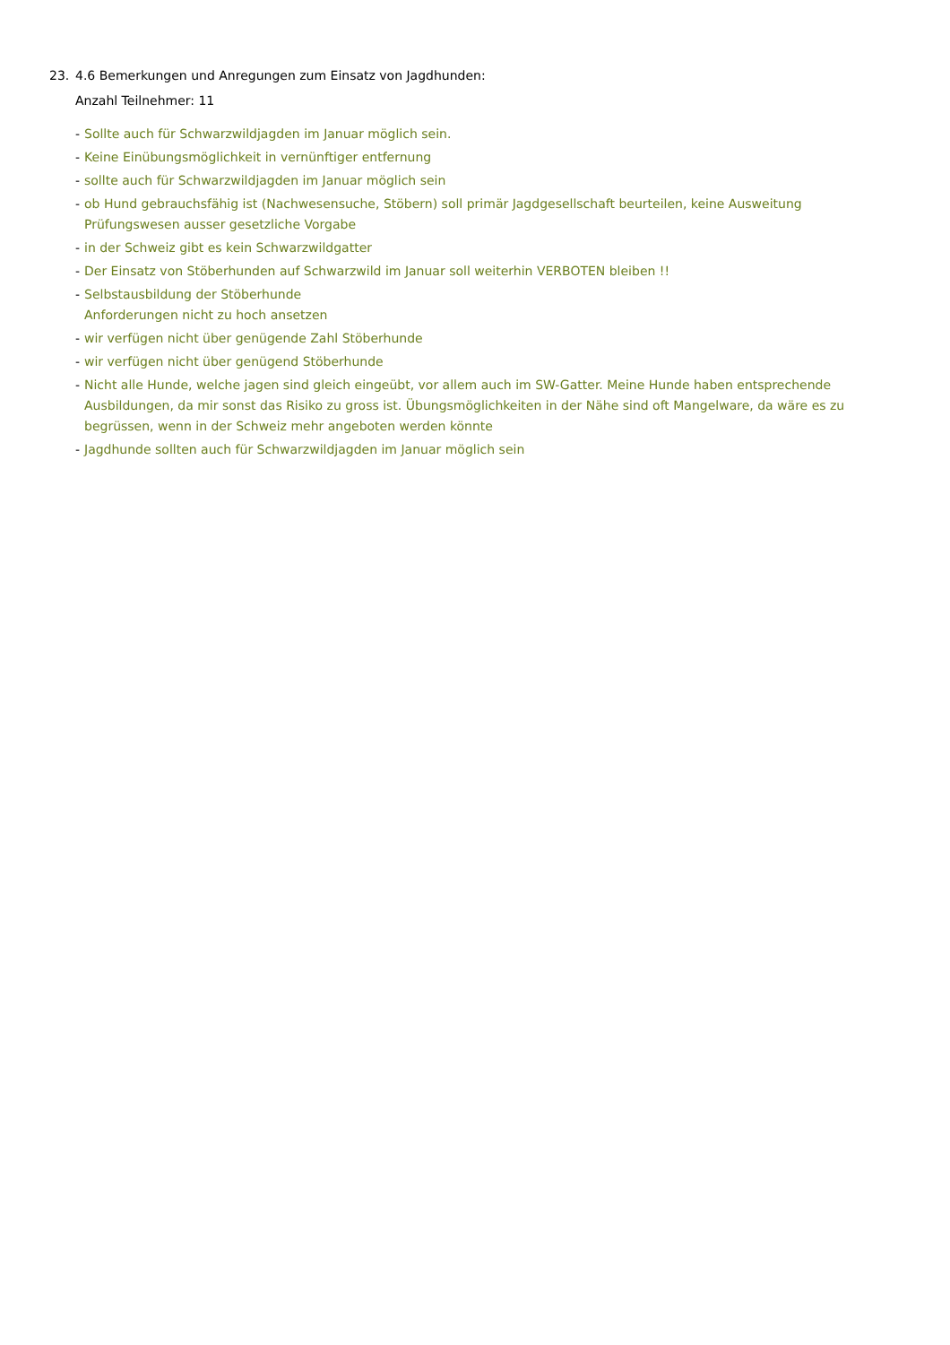23. 4.6 Bemerkungen und Anregungen zum Einsatz von Jagdhunden:
Anzahl Teilnehmer: 11
- Sollte auch für Schwarzwildjagden im Januar möglich sein.
- Keine Einübungsmöglichkeit in vernünftiger entfernung
- sollte auch für Schwarzwildjagden im Januar möglich sein
- ob Hund gebrauchsfähig ist (Nachwesensuche, Stöbern) soll primär Jagdgesellschaft beurteilen, keine Ausweitung Prüfungswesen ausser gesetzliche Vorgabe
- in der Schweiz gibt es kein Schwarzwildgatter
- Der Einsatz von Stöberhunden auf Schwarzwild im Januar soll weiterhin VERBOTEN bleiben !!
- Selbstausbildung der Stöberhunde
Anforderungen nicht zu hoch ansetzen
- wir verfügen nicht über genügende Zahl Stöberhunde
- wir verfügen nicht über genügend Stöberhunde
- Nicht alle Hunde, welche jagen sind gleich eingeübt, vor allem auch im SW-Gatter. Meine Hunde haben entsprechende Ausbildungen, da mir sonst das Risiko zu gross ist. Übungsmöglichkeiten in der Nähe sind oft Mangelware, da wäre es zu begrüssen, wenn in der Schweiz mehr angeboten werden könnte
- Jagdhunde sollten auch für Schwarzwildjagden im Januar möglich sein